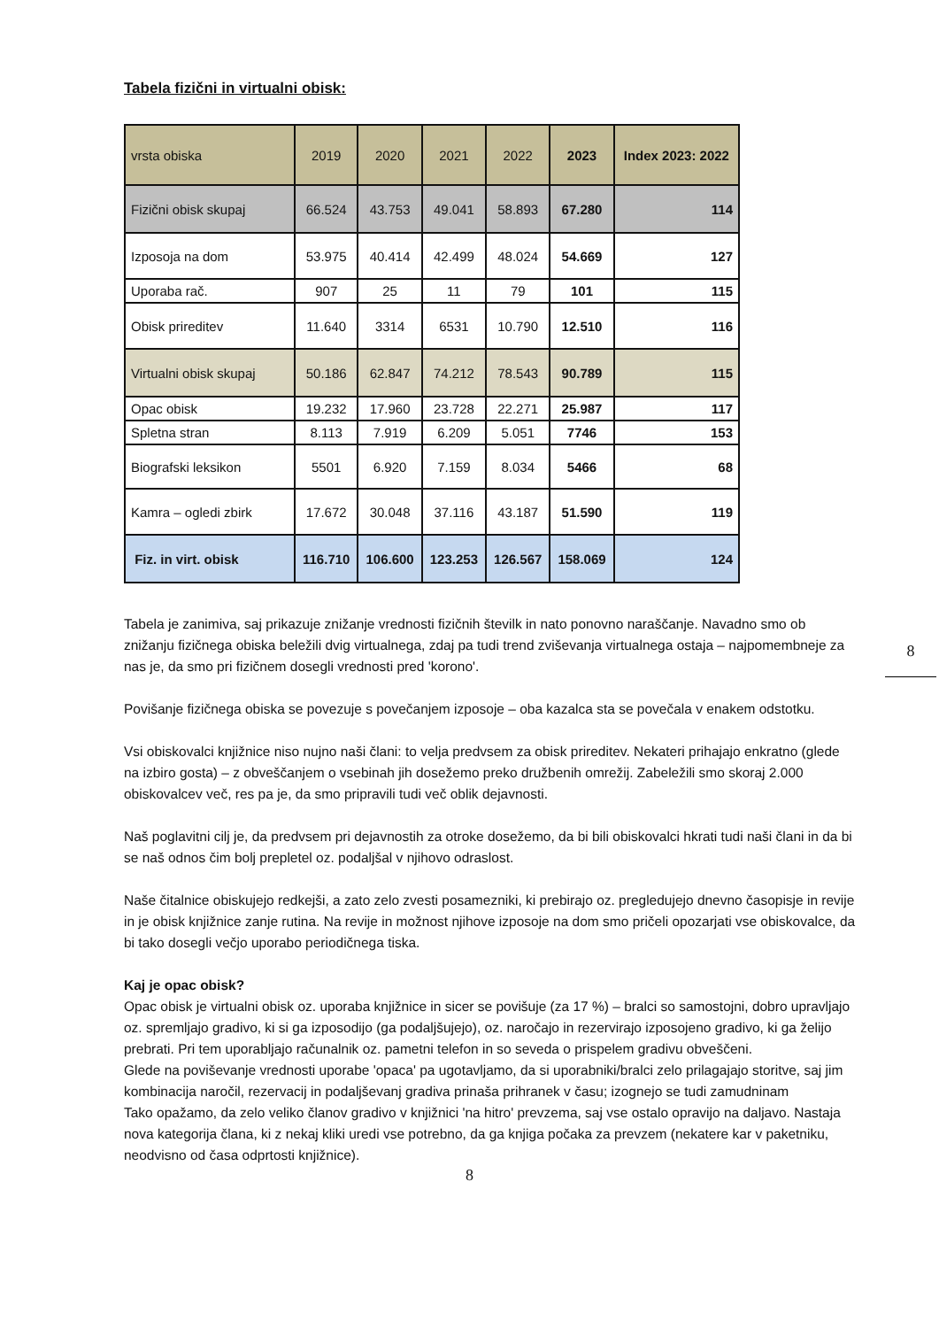8
Tabela fizični in virtualni obisk:
| vrsta obiska | 2019 | 2020 | 2021 | 2022 | 2023 | Index 2023: 2022 |
| --- | --- | --- | --- | --- | --- | --- |
| Fizični obisk skupaj | 66.524 | 43.753 | 49.041 | 58.893 | 67.280 | 114 |
| Izposoja na dom | 53.975 | 40.414 | 42.499 | 48.024 | 54.669 | 127 |
| Uporaba rač. | 907 | 25 | 11 | 79 | 101 | 115 |
| Obisk prireditev | 11.640 | 3314 | 6531 | 10.790 | 12.510 | 116 |
| Virtualni obisk skupaj | 50.186 | 62.847 | 74.212 | 78.543 | 90.789 | 115 |
| Opac obisk | 19.232 | 17.960 | 23.728 | 22.271 | 25.987 | 117 |
| Spletna stran | 8.113 | 7.919 | 6.209 | 5.051 | 7746 | 153 |
| Biografski leksikon | 5501 | 6.920 | 7.159 | 8.034 | 5466 | 68 |
| Kamra – ogledi zbirk | 17.672 | 30.048 | 37.116 | 43.187 | 51.590 | 119 |
| Fiz. in virt. obisk | 116.710 | 106.600 | 123.253 | 126.567 | 158.069 | 124 |
Tabela je zanimiva, saj prikazuje znižanje vrednosti fizičnih številk in nato ponovno naraščanje. Navadno smo ob znižanju fizičnega obiska beležili dvig virtualnega, zdaj pa tudi trend zviševanja virtualnega ostaja – najpomembneje za nas je, da smo pri fizičnem dosegli vrednosti pred 'korono'.
Povišanje fizičnega obiska se povezuje s povečanjem izposoje – oba kazalca sta se povečala v enakem odstotku.
Vsi obiskovalci knjižnice niso nujno naši člani: to velja predvsem za obisk prireditev. Nekateri prihajajo enkratno (glede na izbiro gosta) – z obveščanjem o vsebinah jih dosežemo preko družbenih omrežij. Zabeležili smo skoraj 2.000 obiskovalcev več, res pa je, da smo pripravili tudi več oblik dejavnosti.
Naš poglavitni cilj je, da predvsem pri dejavnostih za otroke dosežemo, da bi bili obiskovalci hkrati tudi naši člani in da bi se naš odnos čim bolj prepletel oz. podaljšal v njihovo odraslost.
Naše čitalnice obiskujejo redkejši, a zato zelo zvesti posamezniki, ki prebirajo oz. pregledujejo dnevno časopisje in revije in je obisk knjižnice zanje rutina. Na revije in možnost njihove izposoje na dom smo pričeli opozarjati vse obiskovalce, da bi tako dosegli večjo uporabo periodičnega tiska.
Kaj je opac obisk?
Opac obisk je virtualni obisk oz. uporaba knjižnice in sicer se povišuje (za 17 %) – bralci so samostojni, dobro upravljajo oz. spremljajo gradivo, ki si ga izposodijo (ga podaljšujejo), oz. naročajo in rezervirajo izposojeno gradivo, ki ga želijo prebrati. Pri tem uporabljajo računalnik oz. pametni telefon in so seveda o prispelem gradivu obveščeni.
Glede na poviševanje vrednosti uporabe 'opaca' pa ugotavljamo, da si uporabniki/bralci zelo prilagajajo storitve, saj jim kombinacija naročil, rezervacij in podaljševanj gradiva prinaša prihranek v času; izognejo se tudi zamudninam
Tako opažamo, da zelo veliko članov gradivo v knjižnici 'na hitro' prevzema, saj vse ostalo opravijo na daljavo. Nastaja nova kategorija člana, ki z nekaj kliki uredi vse potrebno, da ga knjiga počaka za prevzem (nekatere kar v paketniku, neodvisno od časa odprtosti knjižnice).
8